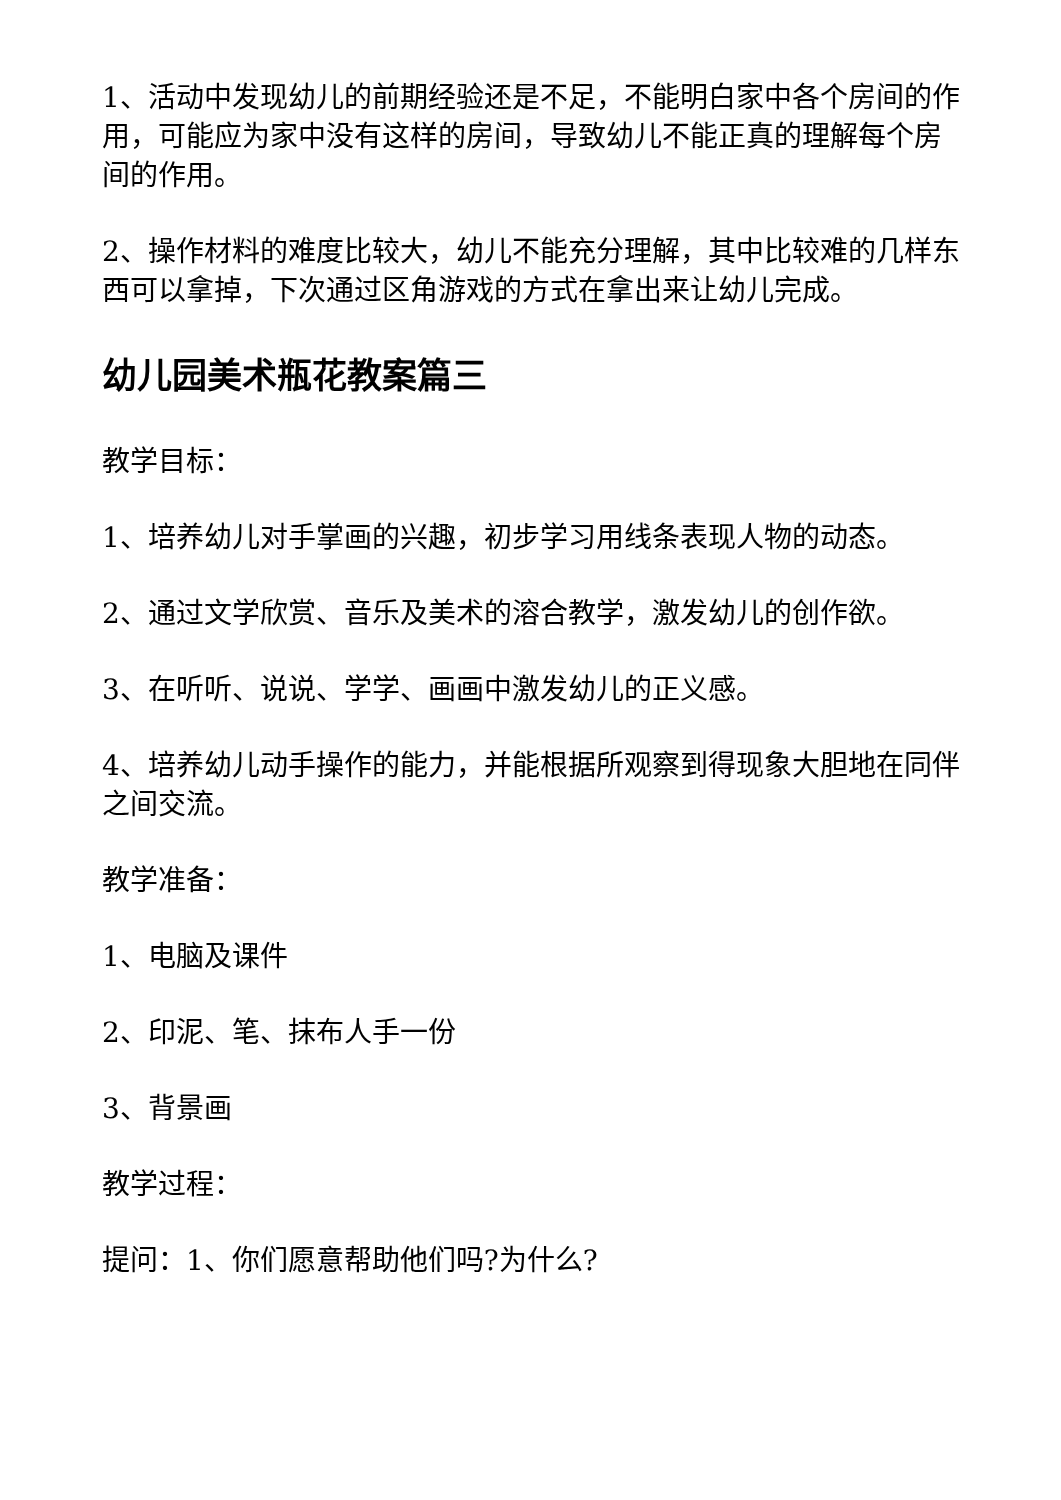1、活动中发现幼儿的前期经验还是不足，不能明白家中各个房间的作用，可能应为家中没有这样的房间，导致幼儿不能正真的理解每个房间的作用。
2、操作材料的难度比较大，幼儿不能充分理解，其中比较难的几样东西可以拿掉，下次通过区角游戏的方式在拿出来让幼儿完成。
幼儿园美术瓶花教案篇三
教学目标：
1、培养幼儿对手掌画的兴趣，初步学习用线条表现人物的动态。
2、通过文学欣赏、音乐及美术的溶合教学，激发幼儿的创作欲。
3、在听听、说说、学学、画画中激发幼儿的正义感。
4、培养幼儿动手操作的能力，并能根据所观察到得现象大胆地在同伴之间交流。
教学准备：
1、电脑及课件
2、印泥、笔、抹布人手一份
3、背景画
教学过程：
提问：1、你们愿意帮助他们吗?为什么?